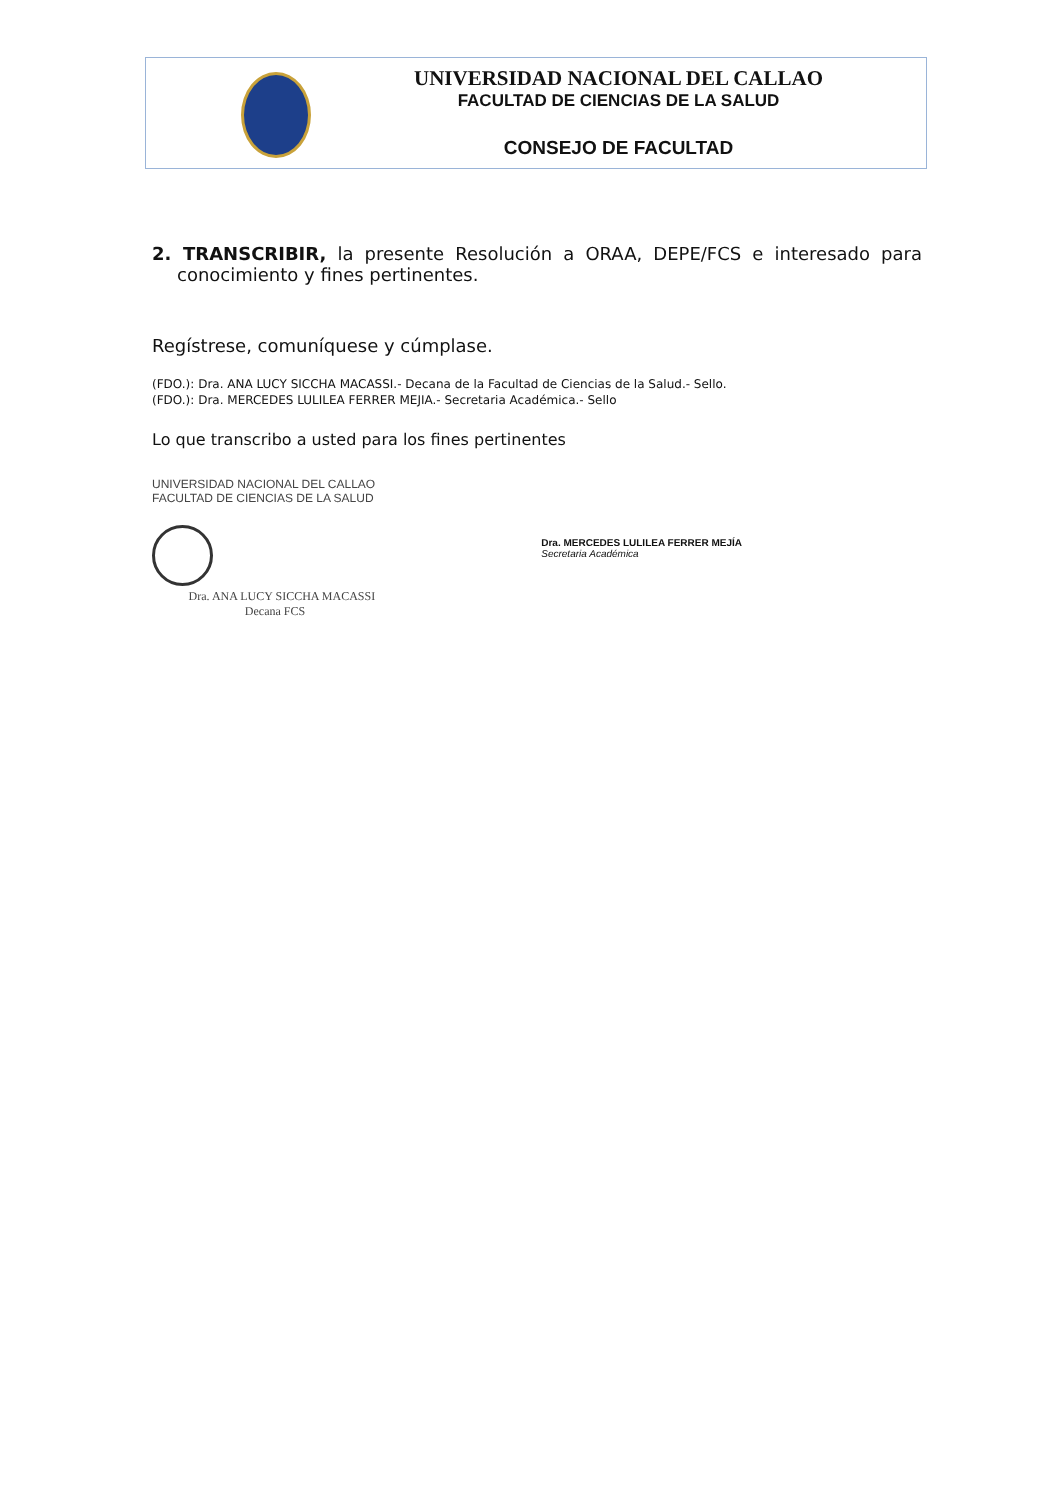UNIVERSIDAD NACIONAL DEL CALLAO
FACULTAD DE CIENCIAS DE LA SALUD
CONSEJO DE FACULTAD
2. TRANSCRIBIR, la presente Resolución a ORAA, DEPE/FCS e interesado para conocimiento y fines pertinentes.
Regístrese, comuníquese y cúmplase.
(FDO.): Dra. ANA LUCY SICCHA MACASSI.- Decana de la Facultad de Ciencias de la Salud.- Sello.
(FDO.): Dra. MERCEDES LULILEA FERRER MEJIA.- Secretaria Académica.- Sello
Lo que transcribo a usted para los fines pertinentes
UNIVERSIDAD NACIONAL DEL CALLAO
FACULTAD DE CIENCIAS DE LA SALUD
Dra. ANA LUCY SICCHA MACASSI
Decana FCS
Dra. MERCEDES LULILEA FERRER MEJÍA
Secretaria Académica